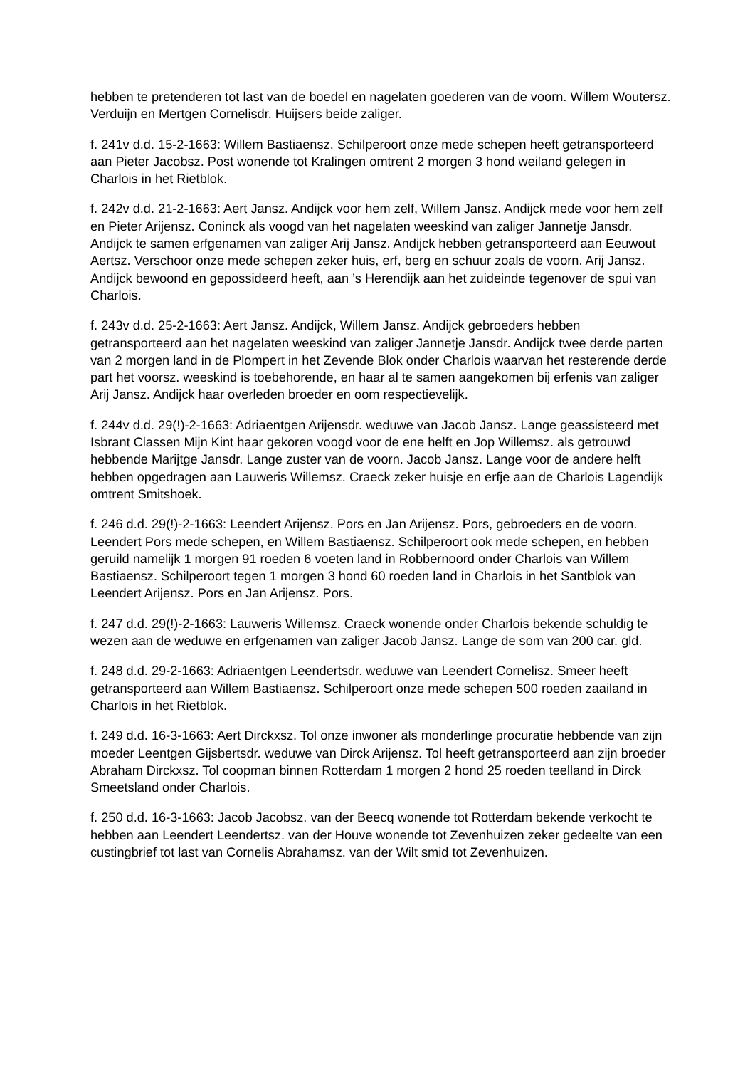hebben te pretenderen tot last van de boedel en nagelaten goederen van de voorn. Willem Woutersz. Verduijn en Mertgen Cornelisdr. Huijsers beide zaliger.
f. 241v d.d. 15-2-1663: Willem Bastiaensz. Schilperoort onze mede schepen heeft getransporteerd aan Pieter Jacobsz. Post wonende tot Kralingen omtrent 2 morgen 3 hond weiland gelegen in Charlois in het Rietblok.
f. 242v d.d. 21-2-1663: Aert Jansz. Andijck voor hem zelf, Willem Jansz. Andijck mede voor hem zelf en Pieter Arijensz. Coninck als voogd van het nagelaten weeskind van zaliger Jannetje Jansdr. Andijck te samen erfgenamen van zaliger Arij Jansz. Andijck hebben getransporteerd aan Eeuwout Aertsz. Verschoor onze mede schepen zeker huis, erf, berg en schuur zoals de voorn. Arij Jansz. Andijck bewoond en gepossideerd heeft, aan ’s Herendijk aan het zuideinde tegenover de spui van Charlois.
f. 243v d.d. 25-2-1663: Aert Jansz. Andijck, Willem Jansz. Andijck gebroeders hebben getransporteerd aan het nagelaten weeskind van zaliger Jannetje Jansdr. Andijck twee derde parten van 2 morgen land in de Plompert in het Zevende Blok onder Charlois waarvan het resterende derde part het voorsz. weeskind is toebehorende, en haar al te samen aangekomen bij erfenis van zaliger Arij Jansz. Andijck haar overleden broeder en oom respectievelijk.
f. 244v d.d. 29(!)-2-1663: Adriaentgen Arijensdr. weduwe van Jacob Jansz. Lange geassisteerd met Isbrant Classen Mijn Kint haar gekoren voogd voor de ene helft en Jop Willemsz. als getrouwd hebbende Marijtge Jansdr. Lange zuster van de voorn. Jacob Jansz. Lange voor de andere helft hebben opgedragen aan Lauweris Willemsz. Craeck zeker huisje en erfje aan de Charlois Lagendijk omtrent Smitshoek.
f. 246 d.d. 29(!)-2-1663: Leendert Arijensz. Pors en Jan Arijensz. Pors, gebroeders en de voorn. Leendert Pors mede schepen, en Willem Bastiaensz. Schilperoort ook mede schepen, en hebben geruild namelijk 1 morgen 91 roeden 6 voeten land in Robbernoord onder Charlois van Willem Bastiaensz. Schilperoort tegen 1 morgen 3 hond 60 roeden land in Charlois in het Santblok van Leendert Arijensz. Pors en Jan Arijensz. Pors.
f. 247 d.d. 29(!)-2-1663: Lauweris Willemsz. Craeck wonende onder Charlois bekende schuldig te wezen aan de weduwe en erfgenamen van zaliger Jacob Jansz. Lange de som van 200 car. gld.
f. 248 d.d. 29-2-1663: Adriaentgen Leendertsdr. weduwe van Leendert Cornelisz. Smeer heeft getransporteerd aan Willem Bastiaensz. Schilperoort onze mede schepen 500 roeden zaailand in Charlois in het Rietblok.
f. 249 d.d. 16-3-1663: Aert Dirckxsz. Tol onze inwoner als monderlinge procuratie hebbende van zijn moeder Leentgen Gijsbertsdr. weduwe van Dirck Arijensz. Tol heeft getransporteerd aan zijn broeder Abraham Dirckxsz. Tol coopman binnen Rotterdam 1 morgen 2 hond 25 roeden teelland in Dirck Smeetsland onder Charlois.
f. 250 d.d. 16-3-1663: Jacob Jacobsz. van der Beecq wonende tot Rotterdam bekende verkocht te hebben aan Leendert Leendertsz. van der Houve wonende tot Zevenhuizen zeker gedeelte van een custingbrief tot last van Cornelis Abrahamsz. van der Wilt smid tot Zevenhuizen.